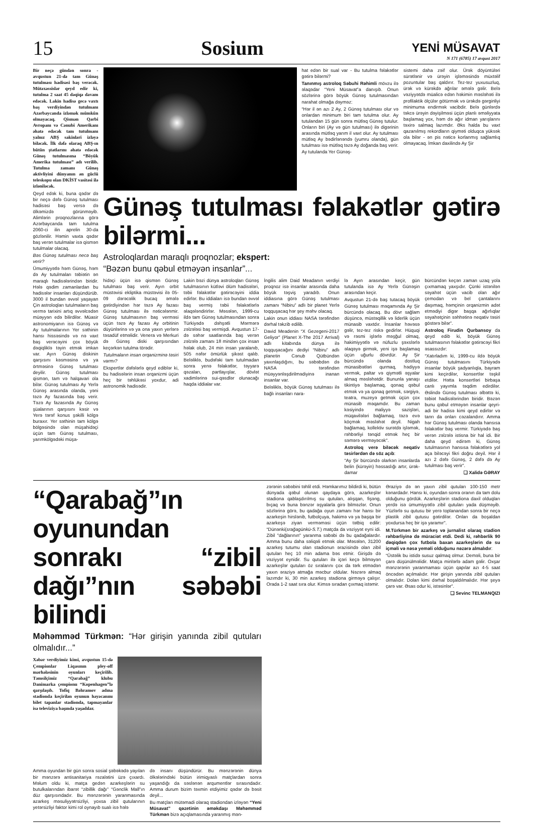15 Sosium
YENİ MÜSAVAT
N 171 (6785) 17 avqust 2017
Bir neçə gündən sonra - avqustun 21-də tam Günəş tutulması hadisəsi baş verəcək. Mütəxəssislər qeyd edir ki, tutulma 2 saat 45 dəqiqə davam edəcək. Lakin hadisə gecə vaxtı baş verdiyindən tutulmanı Azərbaycanda izləmək mümkün olmayacaq. Qismən Qərbi Avropanı və Cənubi Amerikanı əhatə edəcək tam tutulmanı yalnız ABŞ sakinləri izləyə biləcək. İlk dəfə olaraq ABŞ-ın bütün ştatlarını əhatə edəcək Günəş tutulmasına “Böyük Amerika tutulması” adı verilib. Tutulma zamanı Günəş aktivliyini dünyanın ən güclü teleskopu olan DKİST vasitəsi ilə izləniləcək.
Qeyd edək ki, buna qədər də bir neçə dəfə Günəş tutulması hadisəsi baş versə də ölkəmizdə görünməyib. Alimlərin proqnozlarına görə Azərbaycanda tam tutulma 2060-ci ilin aprelin 30-da gözlənilir. Həmin vaxta qədər baş verən tutulmalar isə qismən tutulmalar olacaq.
Bəs Günəş tutulması necə baş verir?
Ümumiyyətlə həm Günəş, həm də Ay tutulmaları təbiətin ən maraqlı hadisələrindən biridir. Hələ qədim zamanlardan bu hadisələr insanları düşündürüb. 3000 il bundan əvvəl yaşayan Çin astroloqları tutulmaların baş vermə tarixini artıq əvvəlcədən müəyyən edə bilirdilər. Müasir astronomiyanın isə Günəş və Ay tutulmalarının Yer səthinin hansı hissəsində və nə vaxt baş verəcəyini çox böyük dəqiqliklə təyin etmək imkan var. Ayın Günəş diskinin qarşısını kəsməsinə və ya örtməsinə Günəş tutulması deyilir. Günəş tutulması qismən, tam və halqavari ola bilər. Günəş tutulması Ay Yerlə Günəş arasında olanda, yəni təzə Ay fazasında baş verir. Təzə Ay fazasında Ay Günəş şüalarının qarşısını kəsir və Yerə tərəf konus şəkilli kölgə buraxır. Yer səthinin tam kölgə bölgəsində olan müşahidəçi üçün tam Günəş tutulması, yarımkölgədəki müşa-
hat edən bir sual var - Bu tutulma fəlakətlər gətirə bilərmi?
Tanınmış astroloq Səbuhi Rəhimli mövzu ilə əlaqədar “Yeni Müsavat”a danışıb. Onun sözlərinə görə böyük Günəş tutulmasından narahat olmağa dəyməz:
“Hər il ən azı 2 Ay, 2 Günəş tutulması olur və onlardan minimum biri tam tutulma olur. Ay tutulandan 15 gün sonra mütləq Günəş tutulur. Onların biri (Ay və gün tutulması) ilə digərinin arasında mütləq yarım il vaxt olur. Ay tutulması mütləq Ay bədirlənəndə (yumru olanda), gün tutulması isə mütləq təzə Ay doğanda baş verir. Ay tutulanda Yer Günəş-
sistemi daha zəif olur. Ürək döyüntüləri sürətlənir və ürəyin işləməsində müxtəlif pozuntular baş qaldırır. Tez-tez yuxusuzluq, ürək və kürəkdə ağrılar əmələ gəlir. Belə vəziyyətdə müalicə edən həkimin məsləhəti ilə profilaktik ölçülər götürmək və ürəkdə gərginliyi minimuma endirmək vacibdir. Belə günlərdə təkcə ürəyin dəyişilməsi üçün planlı əməliyyata başlamaq yox, həm də ağır idman yarışlarını təxirə salmaq lazımdır. Əks halda bu vaxt qazanılmış rekordların qiyməti olduqca yüksək ola bilər - ən pis nəticə korlanmış sağlamlıq olmayacaq. İmkan daxilində Ay Şir
Günəş tutulması fəlakətlər gətirə bilərmi...
Astroloqlardan maraqlı proqnozlar; ekspert:
“Bəzən bunu qəbul etməyən insanlar”...
hidəçi üçün isə qismən Günəş tutulması baş verir. Ayın orbit müstəvisi ekliptika müstəvisi ilə 05-09 dərəcəlik bucaq əmələ gətirdiyindən hər təzə Ay fazası Günəş tutulması ilə nəticələnmir. Günəş tutulmasının baş verməsi üçün təzə Ay fazası Ay orbitinin düyünlərinə və ya ona yaxın yerlərə təsadüf etməlidir. Venera və Merkuri də Günəş diski qarşısından keçərkən tutulma törədir.
Tutulmaların insan orqanizminə təsiri varmı?
Ekspertlər dəfələrlə qeyd ediblər ki, bu hadisələrin insan orqanizmi üçün heç bir təhlükəsi yoxdur, adi astronomik hadisədir.
Lakin bəzi dünya astroloqları Günəş tutulmasının kütləvi ölüm hadisələri, təbii fəlakətlər gətirəcəyini iddia edirlər. Bu iddiaları isə bundan əvvəl baş vermiş təbii fəlakətlərlə əlaqələndirirlər. Məsələn, 1999-cu ildə tam Günəş tutulmasından sonra Türkiyədə dəhşətli Mərmərə zəlzələsi baş vermişdi. Avqustun 17-də səhər saatlarında baş verən zəlzələ zamanı 18 mindən çox insan həlak olub, 24 min insan yaralanıb, 505 nəfər ömürlük şikəst qalıb. Beləliklə, budəfəki tam tutulmadan sonra yenə fəlakətlər, təyyarə qəzaları, partlayışlar, dövlət xadimlərinə sui-qəsdlər olunacağı haqda iddialar var.
İngilis alim Daid Meadanın verdiyi proqnoz isə insanlar arasında daha böyük təşviş yaradıb. Onun iddiasına görə Günəş tutulması zamanı “Nibiru” adlı bir planet Yerlə toqquşacaq hər şey məhv olacaq.
Lakin onun iddiası NASA tərəfindən dərhal təkzib edilib.
David Meadenin “X Gezegeni-2017 Geliyor” (Planet X-The 2017 Arrival) adlı kitabında dünya ilə toqquşacağını dediyi “Nibiru” adlı planetin Cənub Qütbündən yaxınlaşdığını, bu səbəbdən də NASA tərəfindən müəyyənləşdirilmədiyinə inanan insanlar var.
Beləliklə, böyük Günəş tutulması ilə bağlı insanları nara-
lə Ayın arasından keçir, gün tutulanda isə Ay Yerlə Günəşin arasından keçir.
Avqustun 21-də baş tutacaq böyük Günəş tutulması məqamında Ay Şir bürcündə olacaq. Bu dövr sağlam düşüncə, müstəqillik və liderlik üçün münasib vaxtdır. İnsanlar həvəsə gəlir, tez-tez riskə gedirlər. Hüquqi və rəsmi işlərlə məşğul olmaq, hakimiyyətlə və nüfuzlu şəxslərlə əlaqəyə girmək, yeni işə başlamaq üçün uğurlu dövrdür. Ay Şir bürcündə olanda dostluq münasibətləri qurmaq, hədiyyə vermək, paltar və qiymətli əşyalar almaq məsləhətdir. Bununla yanaşı tikintiyə başlamaq, qonaq qəbul etmək və ya qonaq getmək, sərgiyə, teatra, muzeyə getmək üçün çox münasib məqamdır. Bu zaman kəsiyində maliyyə sazişləri, müqavilələri bağlamaq, təzə evə köçmək məsləhət deyil. Nigah bağlamaq, kollektiv surətdə işləmək, rəhbərliyi tənqid etmək heç bir səmərə verməyəcək".
Astroloq verə biləcək neqativ təsirlərdən də söz açıb:
“Ay Şir bürcündə olarkən insanlarda belin (kürəyin) həssaslığı artır, ürək-damar
bürcündən keçən zaman uzaq yola çıxmamaq yaxşıdır. Çünki istənilən səyahət üçün vacib olan ağır çemodan və bel çantalarını daşımaq, həmçinin orqanizmin adət etmədiyi digər başqa ağırlıqlar səyahətçinin səhhətinə neqativ təsiri göstərə bilər”.
Astroloq Firudin Qurbansoy da qeyd edib ki, böyük Günəş tutulmasının fəlakətlər gətirəcəyi fikri əsassızdır:
“Xatırladım ki, 1999-cu ildə böyük Günəş tutulmasını Türkiyədə insanlar böyük şadyanlıqla, bayram kimi keçirdilər, konsertlər təşkil etdilər. Hətta konsertləri birbaşa canlı yayımla təqdim edirdilər. Əslində Günəş tutulması əlbəttə ki, təbiət hadisələrindən biridir. Bəzən bunu qəbul etməyən insanlar qeyri-adi bir hadisə kimi qeyd edirlər və tanrı da onları cəzalandırır. Amma hər Günəş tutulması olanda hansısa fəlakətlər baş vermir. Türkiyədə baş verən zəlzələ istisna bir hal idi. Bir daha qeyd edirəm ki, Günəş tutulmasının hansısa fəlakətlərə yol aça biləcəyi fikri doğru deyil. Hər il azı 2 dəfə Günəş, 2 dəfə də Ay tutulması baş verir”.
❑ Xalidə GƏRAY
“Qarabağ”ın oyunundan sonrakı “zibil dağı”nın səbəbi bilindi
Məhəmməd Türkmən: “Hər girişin yanında zibil qutuları olmalıdır...”
Xəbər verdiyimiz kimi, avqustun 15-də Çempionlar Liqasının pley-off mərhələsinin oyunları keçirilib. Təmsilçimiz “Qarabağ” klubu Danimarka çempionu “Kopenhagen”lə qarşılaşıb. Tofiq Bəhramov adına stadionda keçirilən oyunun həyəcanını bilet tapanlar stadionda, tapmayanlar isə televiziya başında yaşadılar.
Amma oyundan bir gün sonra sosial şəbəkədə yayılan bir mənzərə antisanitariya rəzalətini üzə çıxardı. Məlum oldu ki, matça gedən azarkeşlərin su butulkalarından ibarət “zibillik dağı” “Gənclik Mall”ın düz qarşısındadır. Bu mənzərənin yaranmasında azarkeş məsuliyyətrsizliyi, yoxsa zibil qutularının yetərsizliyi faktor kimi rol oynayıb sualı isə hələ
də insanı düşündürür. Bu mənzərənin dünya ölkələrindəki bütün irimiqyaslı matçlardan sonra yaşandığı da səslənən arqumentlər sırasındadır. Amma durum bizim təxmin etdiyimiz qədər də bəsit deyil...
Bu matçları mütəmadi olaraq stadiondan izləyən “Yeni Müsavat” qəzetinin əməkdaşı Məhəmməd Türkmən bizə açıqlamasında yaranmış mən-
zərənin səbəbini təhlil etdi. Həmkarımız bildirdi ki, bütün dünyada qəbul olunan qaydaya görə, azarkeşlər stadiona qablaşdırılmış su qutuları, alışqan, fişəng, bıçaq və buna bənzər əşyalarla girə bilməzlər. Onun sözlərinə görə, bu qadağa oyun zamanı hər hansı bir azarkeşin hirslənib, futbolçuya, hakimə və ya başqa bir azarkeşə ziyan verməməsi üçün tətbiq edilir: “Dünənki(srağagünkü-S.T.) matçda da vəziyyət eyni idi. Zibil "dağlarının" yaranma səbəbi də bu qadağalardır. Amma bunu daha səliqəli etmək olar. Məsələn, 31200 azarkeş tutumu olan stadionun ərazisində olan zibil qutuları heç 10 min adama bəs etmir. Girişdə də vəziyyət eynidir. Su qutuları ilə içəri keçə bilməyən azarkeşlər qutuları öz sıralarını çox da tərk etmədən yaxın əraziyə atmağa məcbur oldular. Nəzərə almaq lazımdır ki, 30 min azarkeş stadiona girməyə çalışır. Orada 1-2 saat sıra olur. Kimsə sıradan çıxmaq istəmir.
Əraziyə də ən yaxın zibil qutuları 100-150 metr kənardadır. Hansı ki, oyundan sonra oranın da tam dolu olduğunu gördük. Azarkeşlərin stadiona daxil olduqları yerdə isə ümumiyyətlə zibil qutuları yada düşməyib. Yüzlərlə su qutusu bir yerə toplanandan sonra bir neçə plastik zibil qutusu gətirdilər. Onları da boşaldan yoxdursa heç bir işə yaramır".
M.Türkmən bir azarkeş və jurnalist olaraq stadion rəhbərliyinə də müraciət etdi. Dedi ki, rəhbərlik 90 dəqiqdən çox futbola baxan azarkeşlərin də su içməli və nəsə yeməli olduğunu nəzərə almalıdır:
“Üstəlik bu istidə susuz qalmaq olmur. Deməli, buna bir çarə düşünülməlidir. Matça minlərlə adam gəlir. Oxşar mənzərənin yaranmaması üçün qapılar azı 4-5 saat öncədən açılmalıdır. Hər girişin yanında zibil qutuları olmalıdır. Dolan kimi dərhal boşaldılmalıdır. Hər şeyə çarə var. Əsas odur ki, istəsinlər”.
❑ Sevinc TELMANQIZI